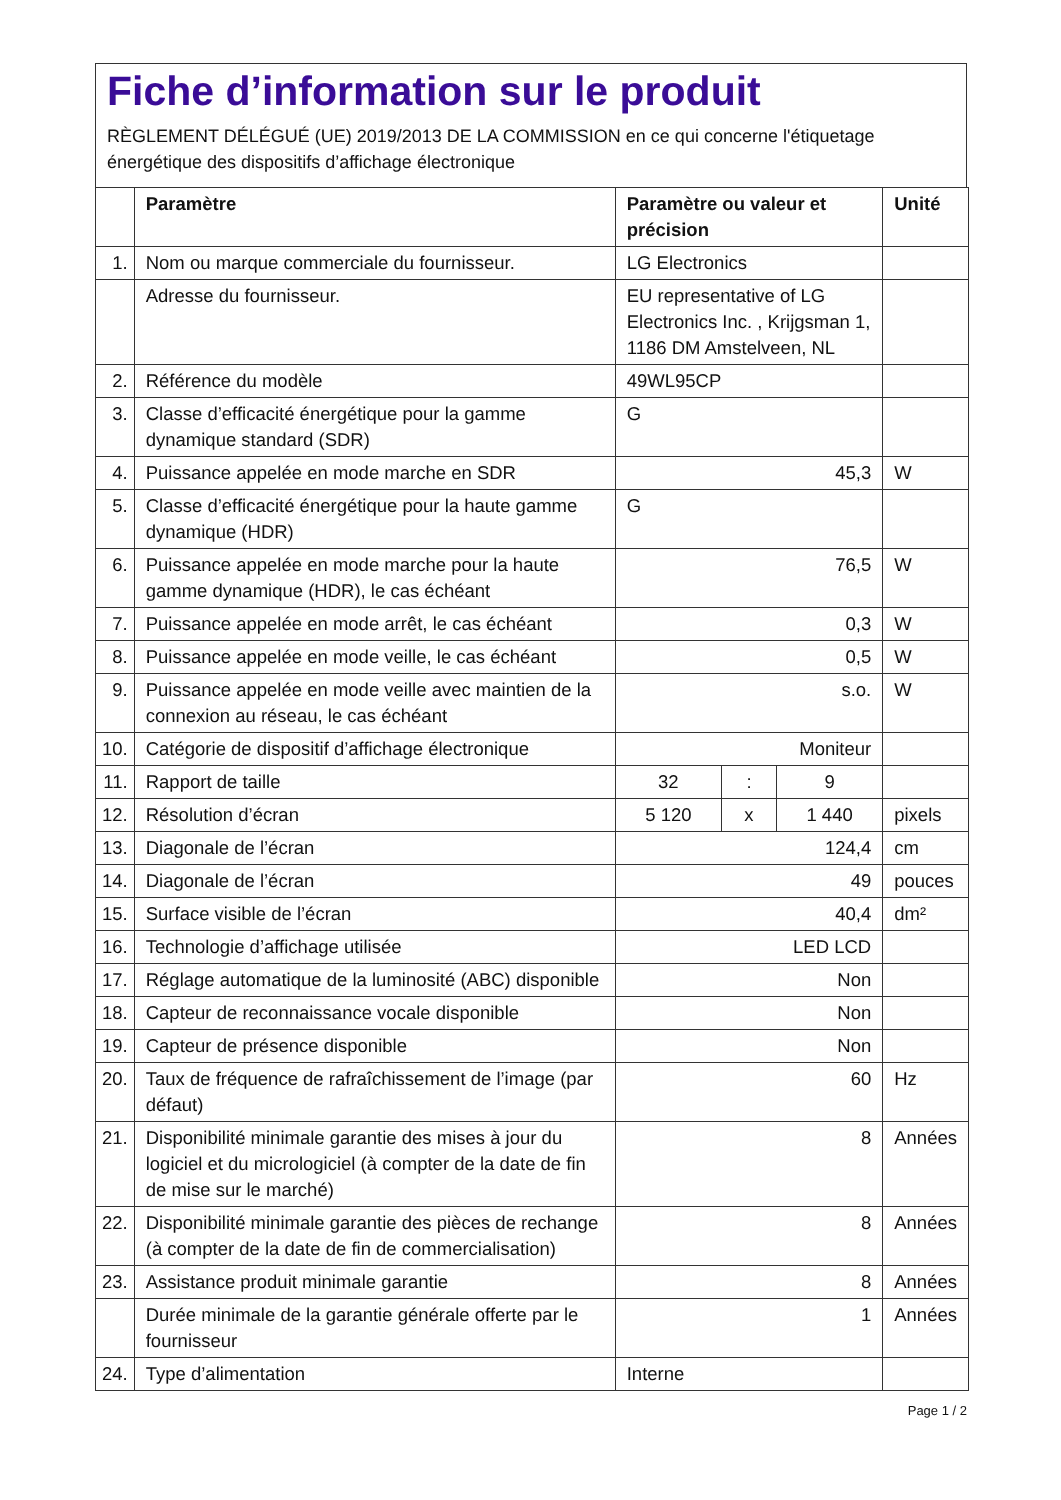Fiche d’information sur le produit
RÈGLEMENT DÉLÉGUÉ (UE) 2019/2013 DE LA COMMISSION en ce qui concerne l'étiquetage énergétique des dispositifs d’affichage électronique
| | Paramètre | Paramètre ou valeur et précision | | | Unité |
| --- | --- | --- | --- | --- | --- |
| 1. | Nom ou marque commerciale du fournisseur. | LG Electronics | | | |
| | Adresse du fournisseur. | EU representative of LG Electronics Inc. , Krijgsman 1, 1186 DM Amstelveen, NL | | | |
| 2. | Référence du modèle | 49WL95CP | | | |
| 3. | Classe d’efficacité énergétique pour la gamme dynamique standard (SDR) | G | | | |
| 4. | Puissance appelée en mode marche en SDR | 45,3 | | | W |
| 5. | Classe d’efficacité énergétique pour la haute gamme dynamique (HDR) | G | | | |
| 6. | Puissance appelée en mode marche pour la haute gamme dynamique (HDR), le cas échéant | 76,5 | | | W |
| 7. | Puissance appelée en mode arrêt, le cas échéant | 0,3 | | | W |
| 8. | Puissance appelée en mode veille, le cas échéant | 0,5 | | | W |
| 9. | Puissance appelée en mode veille avec maintien de la connexion au réseau, le cas échéant | s.o. | | | W |
| 10. | Catégorie de dispositif d’affichage électronique | Moniteur | | | |
| 11. | Rapport de taille | 32 | : | 9 | |
| 12. | Résolution d’écran | 5 120 | x | 1 440 | pixels |
| 13. | Diagonale de l’écran | 124,4 | | | cm |
| 14. | Diagonale de l’écran | 49 | | | pouces |
| 15. | Surface visible de l’écran | 40,4 | | | dm² |
| 16. | Technologie d’affichage utilisée | LED LCD | | | |
| 17. | Réglage automatique de la luminosité (ABC) disponible | Non | | | |
| 18. | Capteur de reconnaissance vocale disponible | Non | | | |
| 19. | Capteur de présence disponible | Non | | | |
| 20. | Taux de fréquence de rafraîchissement de l’image (par défaut) | 60 | | | Hz |
| 21. | Disponibilité minimale garantie des mises à jour du logiciel et du micrologiciel (à compter de la date de fin de mise sur le marché) | 8 | | | Années |
| 22. | Disponibilité minimale garantie des pièces de rechange (à compter de la date de fin de commercialisation) | 8 | | | Années |
| 23. | Assistance produit minimale garantie | 8 | | | Années |
| | Durée minimale de la garantie générale offerte par le fournisseur | 1 | | | Années |
| 24. | Type d’alimentation | Interne | | | |
Page 1 / 2